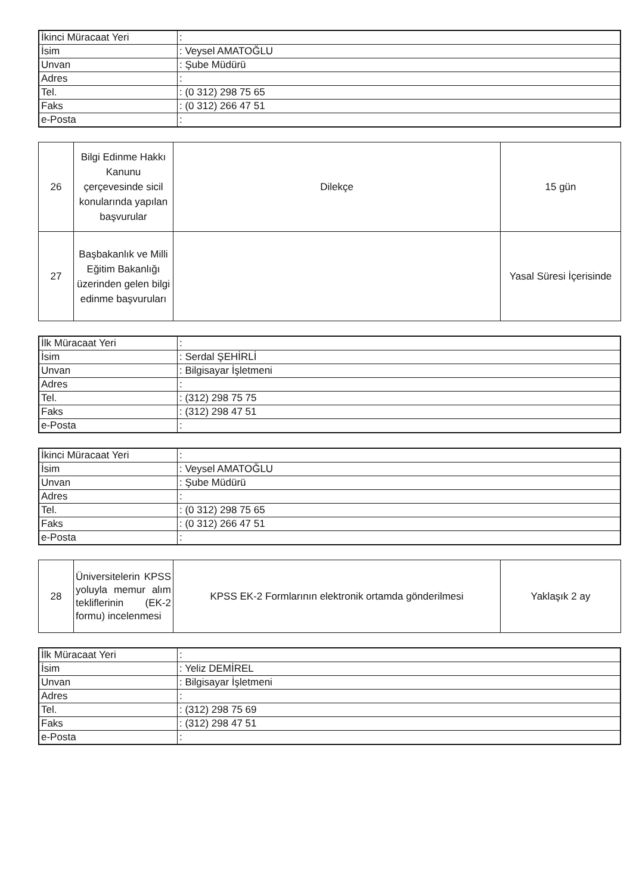| İkinci Müracaat Yeri | : |
| İsim | : Veysel AMATOĞLU |
| Unvan | : Şube Müdürü |
| Adres | : |
| Tel. | : (0 312) 298 75 65 |
| Faks | : (0 312) 266 47 51 |
| e-Posta | : |
| 26 | Bilgi Edinme Hakkı Kanunu çerçevesinde sicil konularında yapılan başvurular | Dilekçe | 15 gün |
| 27 | Başbakanlık ve Milli Eğitim Bakanlığı üzerinden gelen bilgi edinme başvuruları | | Yasal Süresi İçerisinde |
| İlk Müracaat Yeri | : |
| İsim | : Serdal ŞEHİRLİ |
| Unvan | : Bilgisayar İşletmeni |
| Adres | : |
| Tel. | : (312) 298 75 75 |
| Faks | : (312) 298 47 51 |
| e-Posta | : |
| İkinci Müracaat Yeri | : |
| İsim | : Veysel AMATOĞLU |
| Unvan | : Şube Müdürü |
| Adres | : |
| Tel. | : (0 312) 298 75 65 |
| Faks | : (0 312) 266 47 51 |
| e-Posta | : |
| 28 | Üniversitelerin KPSS yoluyla memur alım tekliflerinin (EK-2 formu) incelenmesi | KPSS EK-2 Formlarının elektronik ortamda gönderilmesi | Yaklaşık 2 ay |
| İlk Müracaat Yeri | : |
| İsim | : Yeliz DEMİREL |
| Unvan | : Bilgisayar İşletmeni |
| Adres | : |
| Tel. | : (312) 298 75 69 |
| Faks | : (312) 298 47 51 |
| e-Posta | : |